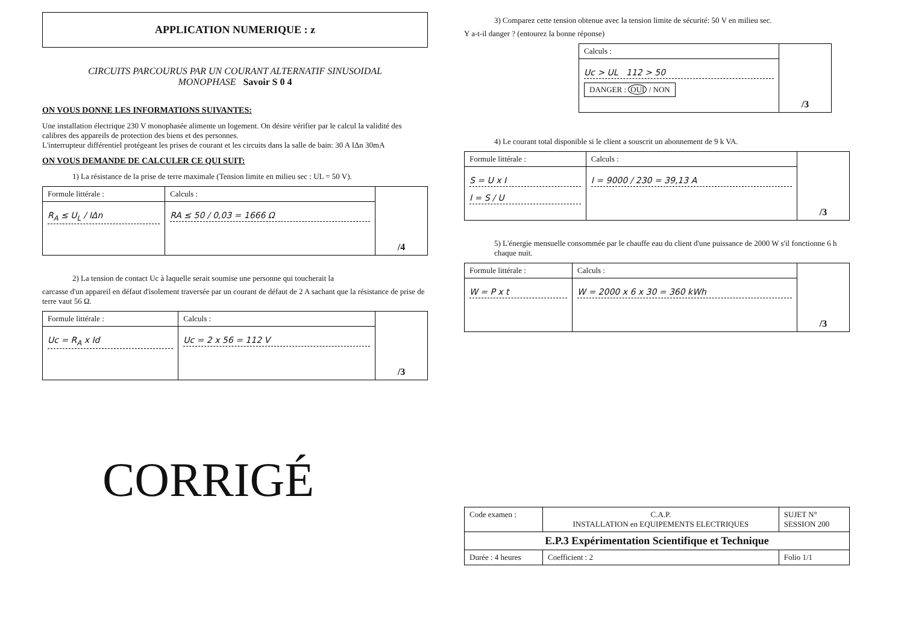APPLICATION NUMERIQUE : z
CIRCUITS PARCOURUS PAR UN COURANT ALTERNATIF SINUSOIDAL
MONOPHASE Savoir S 0 4
ON VOUS DONNE LES INFORMATIONS SUIVANTES:
Une installation électrique 230 V monophasée alimente un logement. On désire vérifier par le calcul la validité des calibres des appareils de protection des biens et des personnes.
L'interrupteur différentiel protégeant les prises de courant et les circuits dans la salle de bain: 30 A IΔn 30mA
ON VOUS DEMANDE DE CALCULER CE QUI SUIT:
1) La résistance de la prise de terre maximale (Tension limite en milieu sec : UL = 50 V).
| Formule littérale : | Calculs : | /4 |
| R<sub>A</sub> ≤ U<sub>L</sub> / IΔn | RA ≤ 50 / 0,03 = 1666 Ω | |
2) La tension de contact Uc à laquelle serait soumise une personne qui toucherait la
carcasse d'un appareil en défaut d'isolement traversée par un courant de défaut de 2 A sachant que la résistance de prise de terre vaut 56 Ω.
| Formule littérale : | Calculs : | /3 |
| Uc = R<sub>A</sub> x Id | Uc = 2 x 56 = 112 V | |
CORRIGÉ
3) Comparez cette tension obtenue avec la tension limite de sécurité: 50 V en milieu sec.
Y a-t-il danger ? (entourez la bonne réponse)
| Calculs : | /3 |
| Uc > UL 112 > 50 DANGER : OUI / NON | |
4) Le courant total disponible si le client a souscrit un abonnement de 9 k VA.
| Formule littérale : | Calculs : | /3 |
| S = U x I I = S / U | I = 9000 / 230 = 39,13 A | |
5) L'énergie mensuelle consommée par le chauffe eau du client d'une puissance de 2000 W s'il fonctionne 6 h chaque nuit.
| Formule littérale : | Calculs : | /3 |
| W = P x t | W = 2000 x 6 x 30 = 360 kWh | |
| Code examen : | C.A.P. INSTALLATION en EQUIPEMENTS ELECTRIQUES | | SUJET N° SESSION 200 |
| E.P.3 Expérimentation Scientifique et Technique | | | |
| Durée : 4 heures | | Coefficient : 2 | Folio 1/1 |